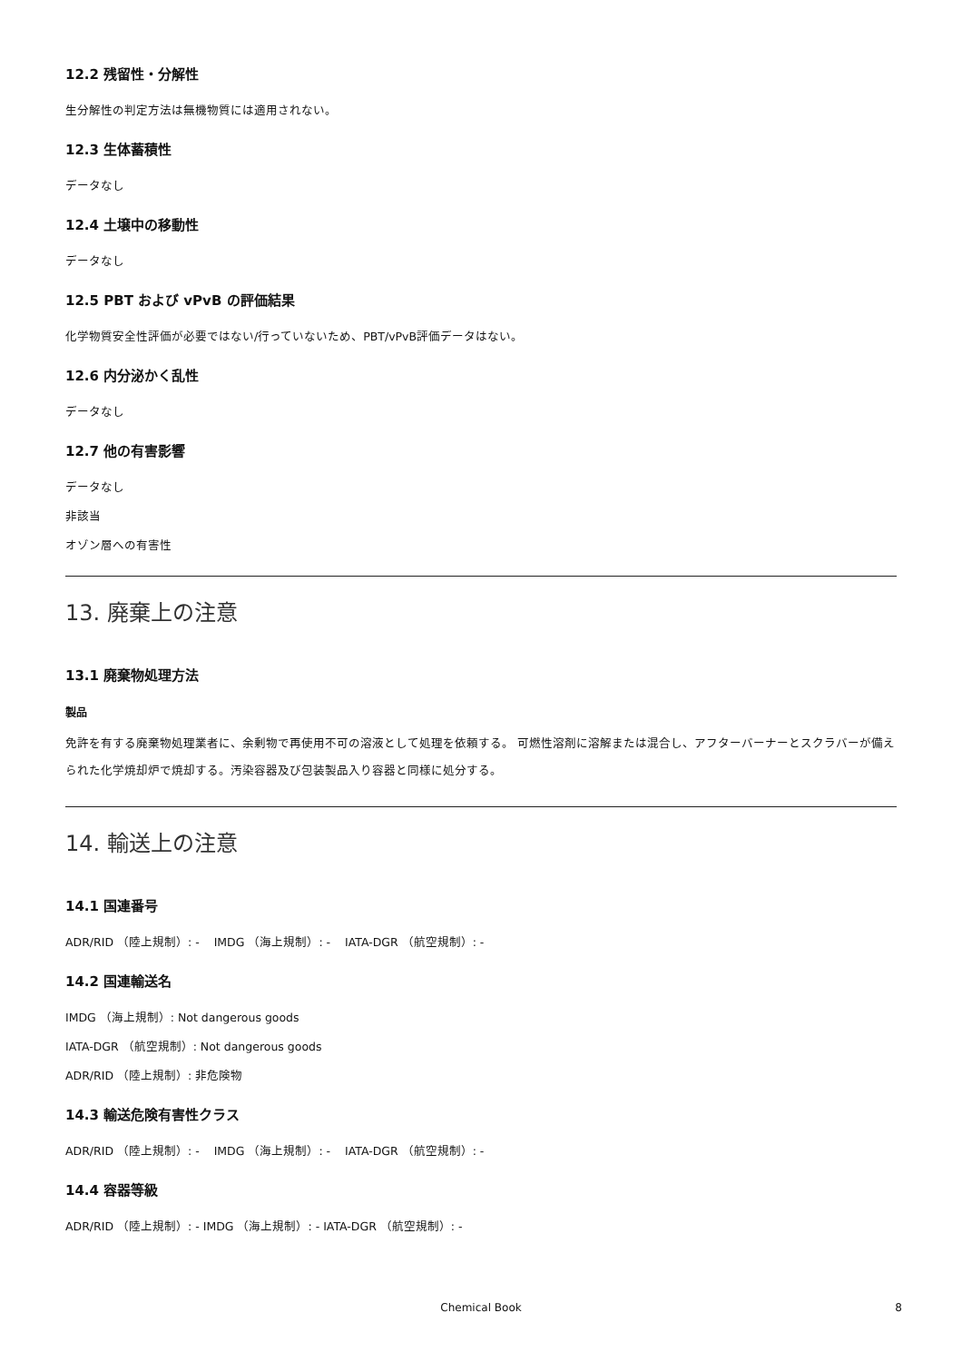12.2 残留性・分解性
生分解性の判定方法は無機物質には適用されない。
12.3 生体蓄積性
データなし
12.4 土壌中の移動性
データなし
12.5 PBT および vPvB の評価結果
化学物質安全性評価が必要ではない/行っていないため、PBT/vPvB評価データはない。
12.6 内分泌かく乱性
データなし
12.7 他の有害影響
データなし
非該当
オゾン層への有害性
13. 廃棄上の注意
13.1 廃棄物処理方法
製品
免許を有する廃棄物処理業者に、余剰物で再使用不可の溶液として処理を依頼する。 可燃性溶剤に溶解または混合し、アフターバーナーとスクラバーが備えられた化学焼却炉で焼却する。汚染容器及び包装製品入り容器と同様に処分する。
14. 輸送上の注意
14.1 国連番号
ADR/RID （陸上規制）: - IMDG （海上規制）: - IATA-DGR （航空規制）: -
14.2 国連輸送名
IMDG （海上規制）: Not dangerous goods
IATA-DGR （航空規制）: Not dangerous goods
ADR/RID （陸上規制）: 非危険物
14.3 輸送危険有害性クラス
ADR/RID （陸上規制）: - IMDG （海上規制）: - IATA-DGR （航空規制）: -
14.4 容器等級
ADR/RID （陸上規制）: - IMDG （海上規制）: - IATA-DGR （航空規制）: -
Chemical Book
8